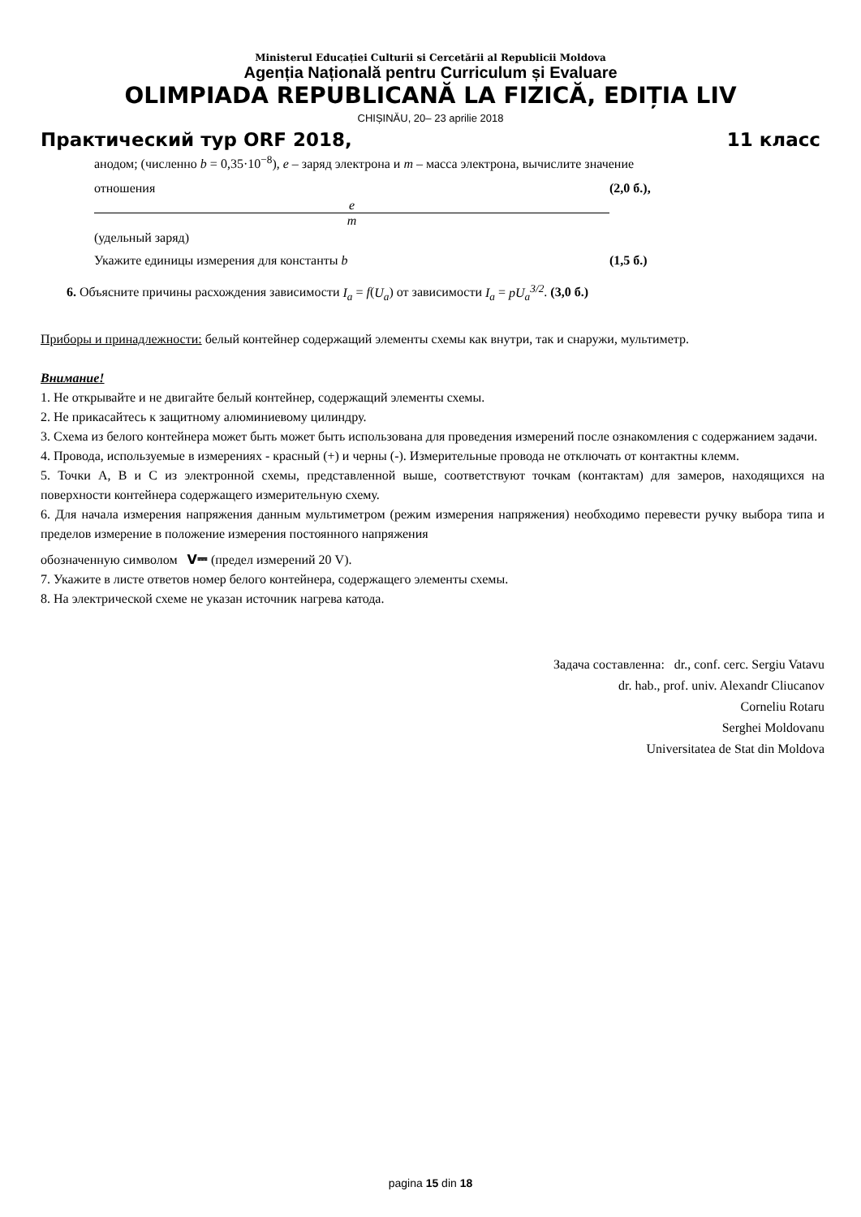Ministerul Educației Culturii si Cercetării al Republicii Moldova
Agenția Națională pentru Curriculum și Evaluare
OLIMPIADA REPUBLICANĂ LA FIZICĂ, EDIȚIA LIV
CHIȘINĂU, 20– 23 aprilie 2018
Практический тур ORF 2018, 11 класс
анодом; (численно b = 0,35·10<sup>−8</sup>), e – заряд электрона и m – масса электрона, вычислите значение
отношения e m (удельный заряд) (2,0 б.),
Укажите единицы измерения для константы b (1,5 б.)
6. Объясните причины расхождения зависимости I<sub>a</sub> = f(U<sub>a</sub>) от зависимости I<sub>a</sub> = pU<sub>a</sub><sup>3/2</sup>. (3,0 б.)
Приборы и принадлежности: белый контейнер содержащий элементы схемы как внутри, так и снаружи, мультиметр.
Внимание!
1. Не открывайте и не двигайте белый контейнер, содержащий элементы схемы.
2. Не прикасайтесь к защитному алюминиевому цилиндру.
3. Схема из белого контейнера может быть может быть использована для проведения измерений после ознакомления с содержанием задачи.
4. Провода, используемые в измерениях - красный (+) и черны (-). Измерительные провода не отключать от контактны клемм.
5. Точки A, B и C из электронной схемы, представленной выше, соответствуют точкам (контактам) для замеров, находящихся на поверхности контейнера содержащего измерительную схему.
6. Для начала измерения напряжения данным мультиметром (режим измерения напряжения) необходимо перевести ручку выбора типа и пределов измерение в положение измерения постоянного напряжения
обозначенную символом V⎓ (предел измерений 20 V).
7. Укажите в листе ответов номер белого контейнера, содержащего элементы схемы.
8. На электрической схеме не указан источник нагрева катода.
Задача составленна: dr., conf. cerc. Sergiu Vatavu
dr. hab., prof. univ. Alexandr Cliucanov
Corneliu Rotaru
Serghei Moldovanu
Universitatea de Stat din Moldova
pagina 15 din 18